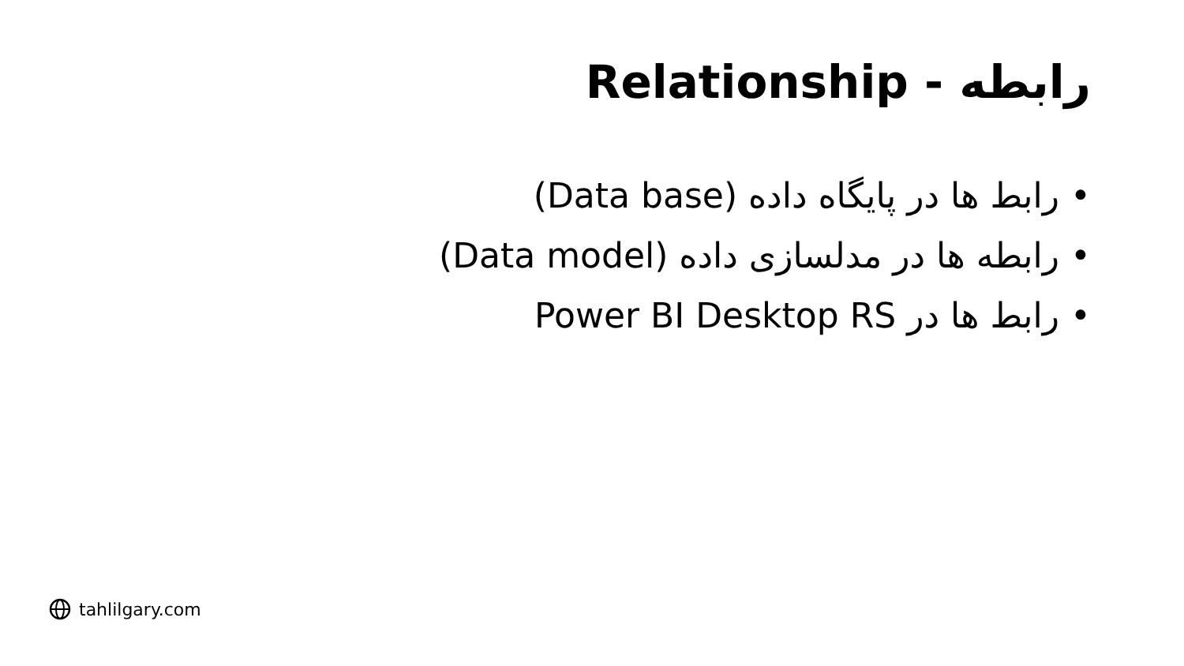رابطه - Relationship
رابط ها در پایگاه داده (Data base)
رابطه ها در مدلسازی داده (Data model)
رابط ها در Power BI Desktop RS
tahlilgary.com